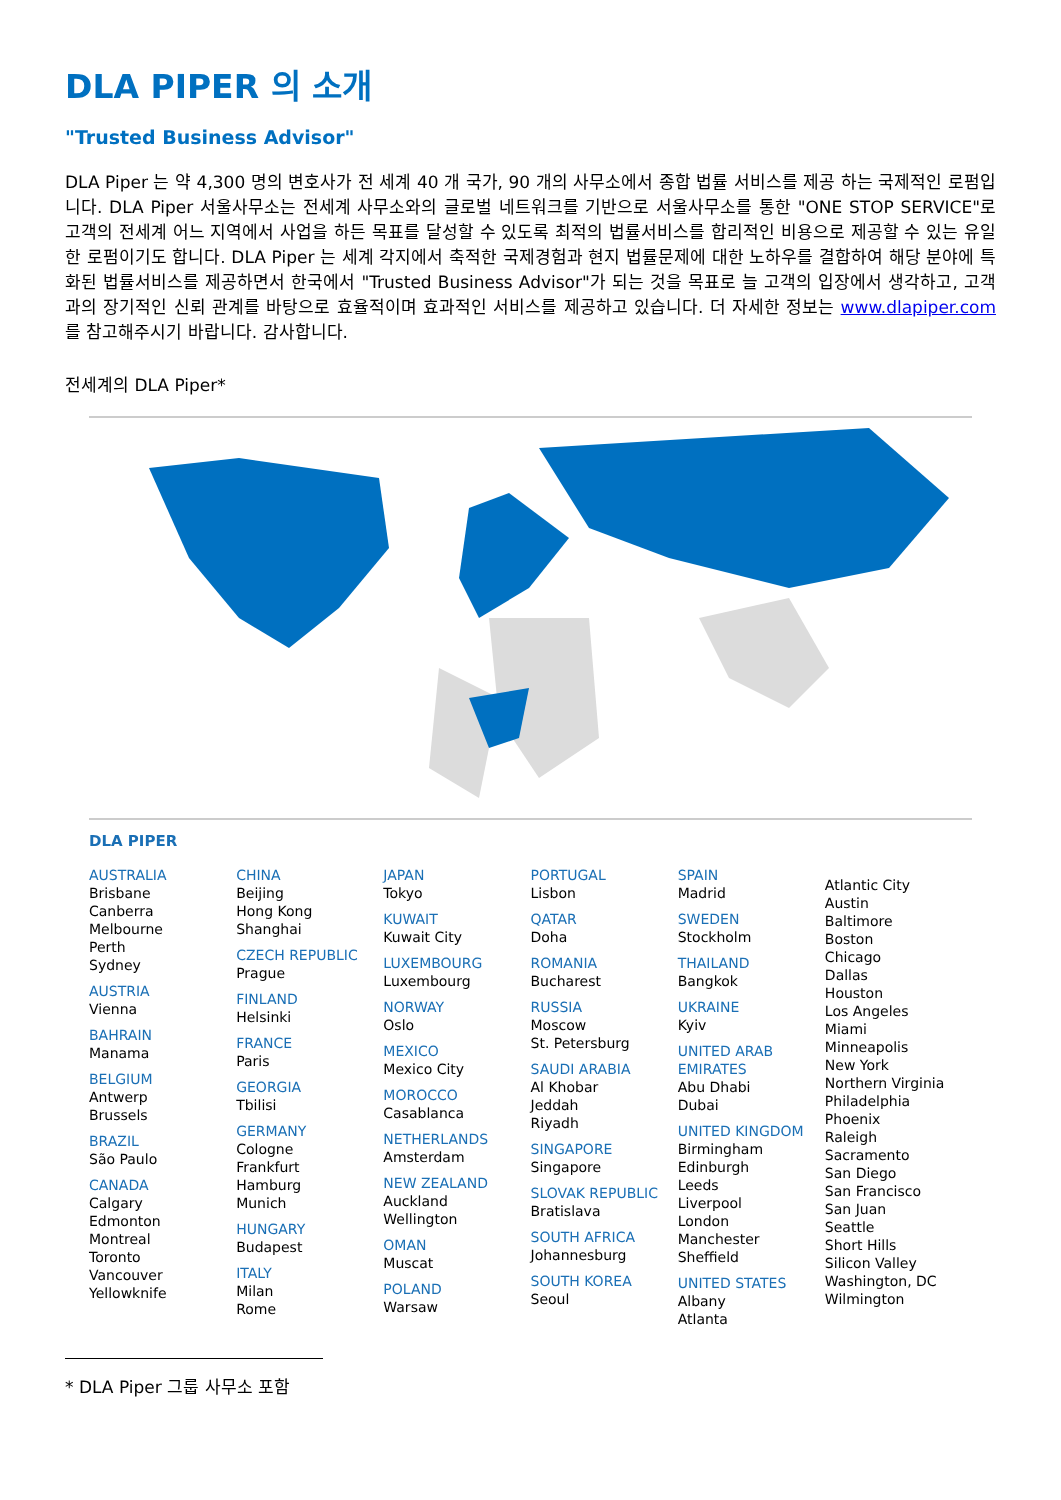DLA PIPER 의 소개
"Trusted Business Advisor"
DLA Piper 는 약 4,300 명의 변호사가 전 세계 40 개 국가, 90 개의 사무소에서 종합 법률 서비스를 제공 하는 국제적인 로펌입니다. DLA Piper 서울사무소는 전세계 사무소와의 글로벌 네트워크를 기반으로 서울사무소를 통한 "ONE STOP SERVICE"로 고객의 전세계 어느 지역에서 사업을 하든 목표를 달성할 수 있도록 최적의 법률서비스를 합리적인 비용으로 제공할 수 있는 유일한 로펌이기도 합니다. DLA Piper 는 세계 각지에서 축적한 국제경험과 현지 법률문제에 대한 노하우를 결합하여 해당 분야에 특화된 법률서비스를 제공하면서 한국에서 "Trusted Business Advisor"가 되는 것을 목표로 늘 고객의 입장에서 생각하고, 고객과의 장기적인 신뢰 관계를 바탕으로 효율적이며 효과적인 서비스를 제공하고 있습니다. 더 자세한 정보는 www.dlapiper.com 를 참고해주시기 바랍니다. 감사합니다.
전세계의 DLA Piper*
DLA PIPER
AUSTRALIA
Brisbane
Canberra
Melbourne
Perth
Sydney
AUSTRIA
Vienna
BAHRAIN
Manama
BELGIUM
Antwerp
Brussels
BRAZIL
São Paulo
CANADA
Calgary
Edmonton
Montreal
Toronto
Vancouver
Yellowknife
CHINA
Beijing
Hong Kong
Shanghai
CZECH REPUBLIC
Prague
FINLAND
Helsinki
FRANCE
Paris
GEORGIA
Tbilisi
GERMANY
Cologne
Frankfurt
Hamburg
Munich
HUNGARY
Budapest
ITALY
Milan
Rome
JAPAN
Tokyo
KUWAIT
Kuwait City
LUXEMBOURG
Luxembourg
NORWAY
Oslo
MEXICO
Mexico City
MOROCCO
Casablanca
NETHERLANDS
Amsterdam
NEW ZEALAND
Auckland
Wellington
OMAN
Muscat
POLAND
Warsaw
PORTUGAL
Lisbon
QATAR
Doha
ROMANIA
Bucharest
RUSSIA
Moscow
St. Petersburg
SAUDI ARABIA
Al Khobar
Jeddah
Riyadh
SINGAPORE
Singapore
SLOVAK REPUBLIC
Bratislava
SOUTH AFRICA
Johannesburg
SOUTH KOREA
Seoul
SPAIN
Madrid
SWEDEN
Stockholm
THAILAND
Bangkok
UKRAINE
Kyiv
UNITED ARAB EMIRATES
Abu Dhabi
Dubai
UNITED KINGDOM
Birmingham
Edinburgh
Leeds
Liverpool
London
Manchester
Sheffield
UNITED STATES
Albany
Atlanta
Atlantic City
Austin
Baltimore
Boston
Chicago
Dallas
Houston
Los Angeles
Miami
Minneapolis
New York
Northern Virginia
Philadelphia
Phoenix
Raleigh
Sacramento
San Diego
San Francisco
San Juan
Seattle
Short Hills
Silicon Valley
Washington, DC
Wilmington
* DLA Piper 그룹 사무소 포함